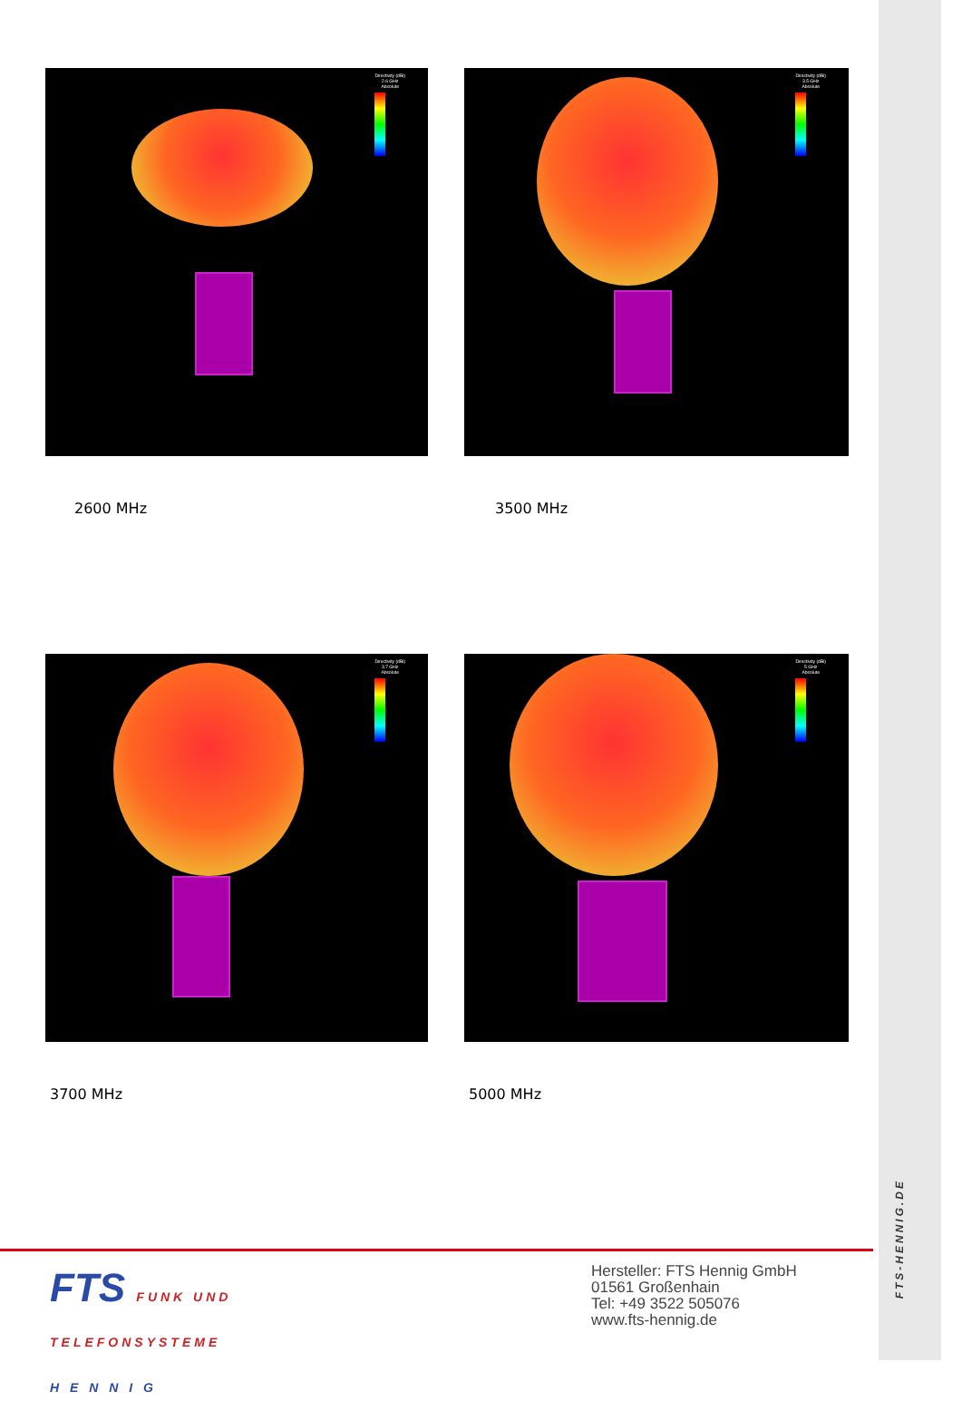Directivity (dBi)
2.6 GHz
Absolute
2600 MHz
Directivity (dBi)
3.5 GHz
Absolute
3500 MHz
Directivity (dBi)
3.7 GHz
Absolute
3700 MHz
Directivity (dBi)
5 GHz
Absolute
5000 MHz
FTS FUNK UND
TELEFONSYSTEME
H E N N I G
Hersteller: FTS Hennig GmbH
01561 Großenhain
Tel: +49 3522 505076
www.fts-hennig.de
FTS-HENNIG.DE